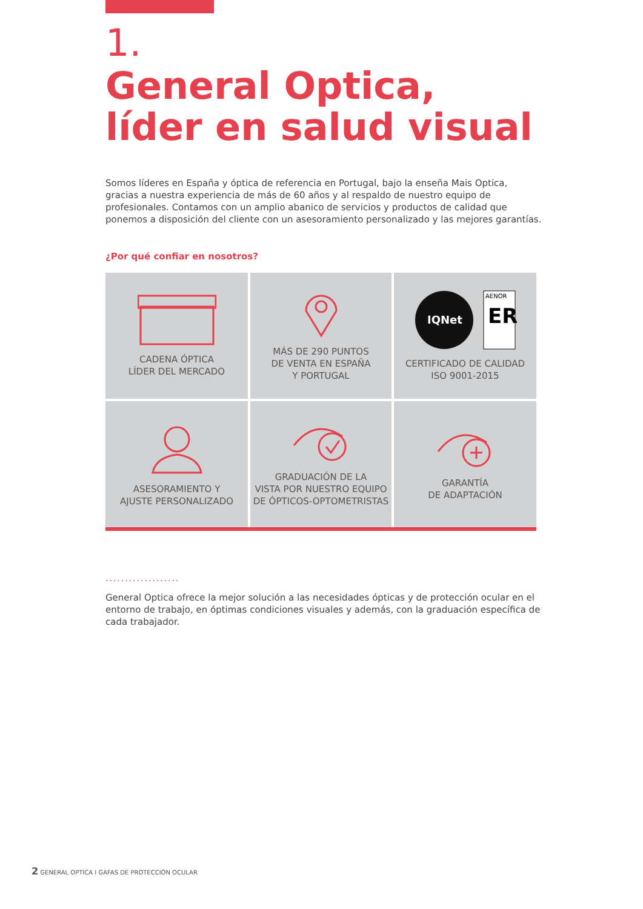1.
General Optica,
líder en salud visual
Somos líderes en España y óptica de referencia en Portugal, bajo la enseña Mais Optica, gracias a nuestra experiencia de más de 60 años y al respaldo de nuestro equipo de profesionales. Contamos con un amplio abanico de servicios y productos de calidad que ponemos a disposición del cliente con un asesoramiento personalizado y las mejores garantías.
¿Por qué confiar en nosotros?
CADENA ÓPTICA
LÍDER DEL MERCADO
MÁS DE 290 PUNTOS
DE VENTA EN ESPAÑA
Y PORTUGAL
IQNet
ER
AENOR
CERTIFICADO DE CALIDAD
ISO 9001-2015
ASESORAMIENTO Y
AJUSTE PERSONALIZADO
GRADUACIÓN DE LA
VISTA POR NUESTRO EQUIPO
DE ÓPTICOS-OPTOMETRISTAS
GARANTÍA
DE ADAPTACIÓN
...................
General Optica ofrece la mejor solución a las necesidades ópticas y de protección ocular en el entorno de trabajo, en óptimas condiciones visuales y además, con la graduación específica de cada trabajador.
2 GENERAL OPTICA I GAFAS DE PROTECCIÓN OCULAR